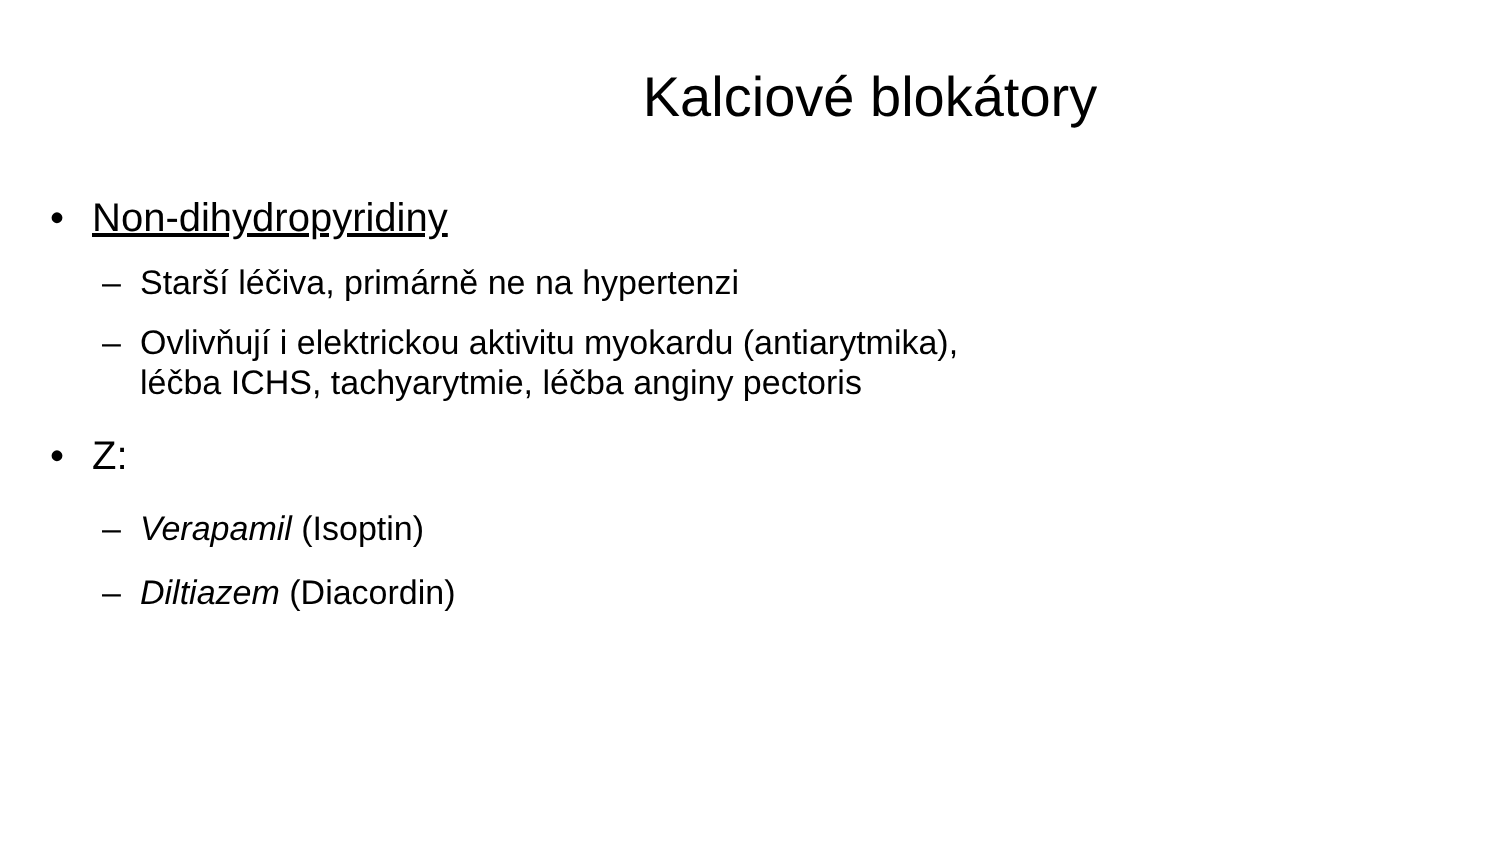Kalciové blokátory
• Non-dihydropyridiny
– Starší léčiva, primárně ne na hypertenzi
– Ovlivňují i elektrickou aktivitu myokardu (antiarytmika),
léčba ICHS, tachyarytmie, léčba anginy pectoris
• Z:
– Verapamil (Isoptin)
– Diltiazem (Diacordin)